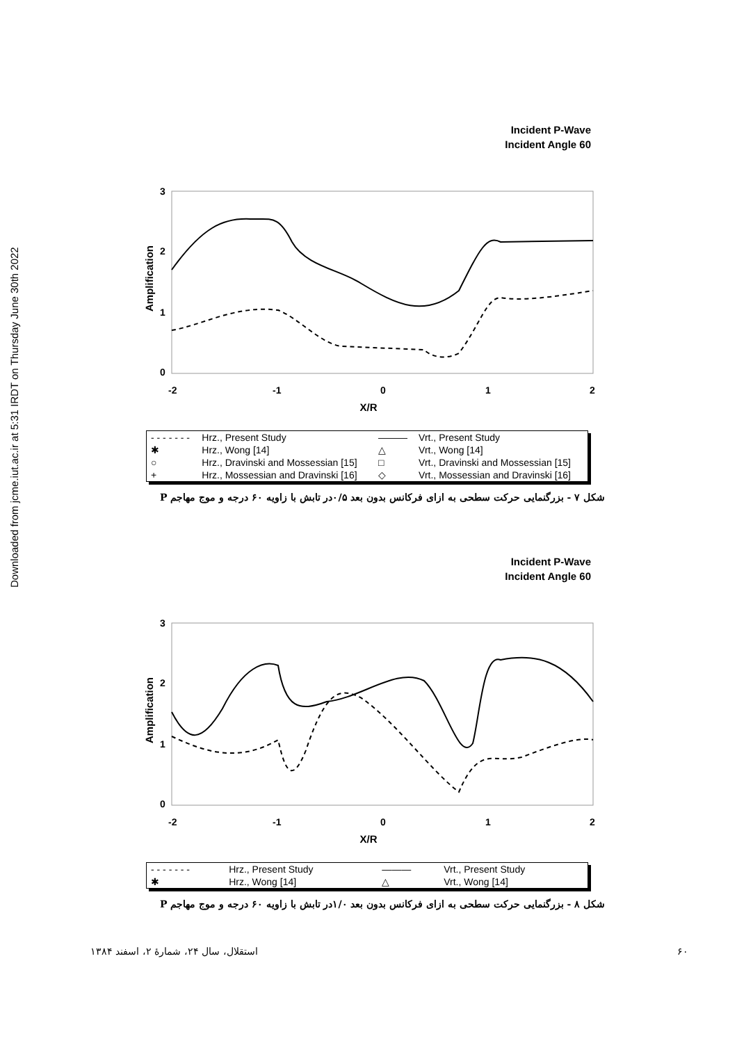Downloaded from jcme.iut.ac.ir at 5:31 IRDT on Thursday June 30th 2022
Incident P-Wave
Incident Angle 60
3
2
1
0
Amplification
-2
-1
0
1
2
X/R
| - - - - - - - | Hrz., Present Study | ——— | Vrt., Present Study |
| ✱ | Hrz., Wong [14] | △ | Vrt., Wong [14] |
| ○ | Hrz., Dravinski and Mossessian [15] | □ | Vrt., Dravinski and Mossessian [15] |
| + | Hrz., Mossessian and Dravinski [16] | ◇ | Vrt., Mossessian and Dravinski [16] |
شکل ۷ - بزرگنمایی حرکت سطحی به ازای فرکانس بدون بعد ۰/۵در تابش با زاویه ۶۰ درجه و موج مهاجم P
Incident P-Wave
Incident Angle 60
3
2
1
0
Amplification
-2
-1
0
1
2
X/R
| - - - - - - - | Hrz., Present Study | ——— | Vrt., Present Study |
| ✱ | Hrz., Wong [14] | △ | Vrt., Wong [14] |
شکل ۸ - بزرگنمایی حرکت سطحی به ازای فرکانس بدون بعد ۱/۰در تابش با زاویه ۶۰ درجه و موج مهاجم P
۶۰ استقلال، سال ۲۴، شمارهٔ ۲، اسفند ۱۳۸۴